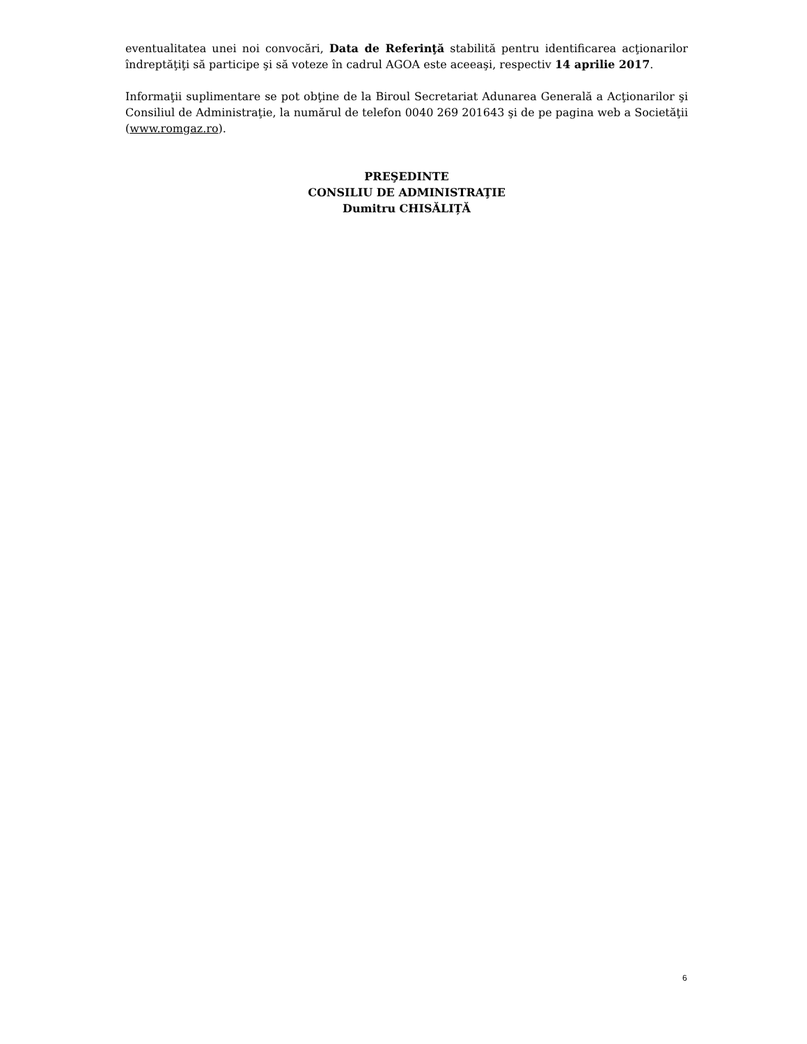eventualitatea unei noi convocări, Data de Referinţă stabilită pentru identificarea acţionarilor îndreptăţiţi să participe şi să voteze în cadrul AGOA este aceeaşi, respectiv 14 aprilie 2017.
Informaţii suplimentare se pot obţine de la Biroul Secretariat Adunarea Generală a Acţionarilor şi Consiliul de Administraţie, la numărul de telefon 0040 269 201643 şi de pe pagina web a Societăţii (www.romgaz.ro).
PREŞEDINTE
CONSILIU DE ADMINISTRAŢIE
Dumitru CHISĂLIȚĂ
6